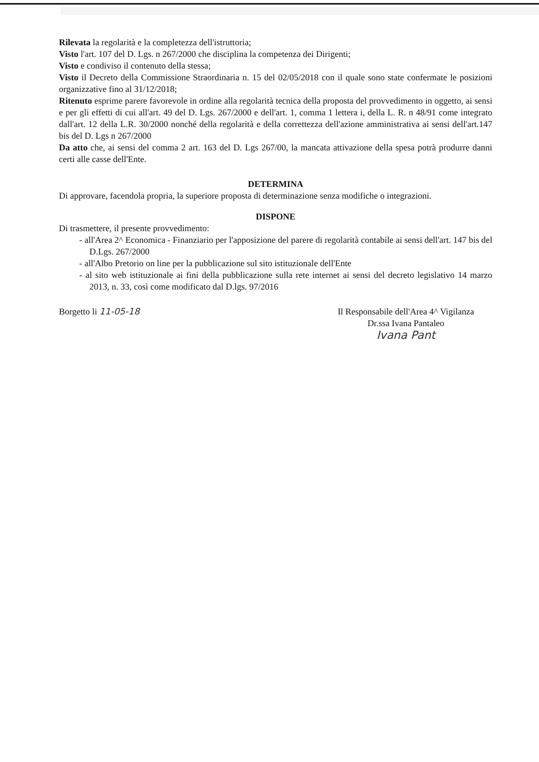Rilevata la regolarità e la completezza dell'istruttoria;
Visto l'art. 107 del D. Lgs. n 267/2000 che disciplina la competenza dei Dirigenti;
Visto e condiviso il contenuto della stessa;
Visto il Decreto della Commissione Straordinaria n. 15 del 02/05/2018 con il quale sono state confermate le posizioni organizzative fino al 31/12/2018;
Ritenuto esprime parere favorevole in ordine alla regolarità tecnica della proposta del provvedimento in oggetto, ai sensi e per gli effetti di cui all'art. 49 del D. Lgs. 267/2000 e dell'art. 1, comma 1 lettera i, della L. R. n 48/91 come integrato dall'art. 12 della L.R. 30/2000 nonché della regolarità e della correttezza dell'azione amministrativa ai sensi dell'art.147 bis del D. Lgs n 267/2000
Da atto che, ai sensi del comma 2 art. 163 del D. Lgs 267/00, la mancata attivazione della spesa potrà produrre danni certi alle casse dell'Ente.
DETERMINA
Di approvare, facendola propria, la superiore proposta di determinazione senza modifiche o integrazioni.
DISPONE
Di trasmettere, il presente provvedimento:
- all'Area 2^ Economica - Finanziario per l'apposizione del parere di regolarità contabile ai sensi dell'art. 147 bis del D.Lgs. 267/2000
- all'Albo Pretorio on line per la pubblicazione sul sito istituzionale dell'Ente
- al sito web istituzionale ai fini della pubblicazione sulla rete internet ai sensi del decreto legislativo 14 marzo 2013, n. 33, così come modificato dal D.lgs. 97/2016
Borgetto li 11-05-18 Il Responsabile dell'Area 4^ Vigilanza
Dr.ssa Ivana Pantaleo
Ivana Pant